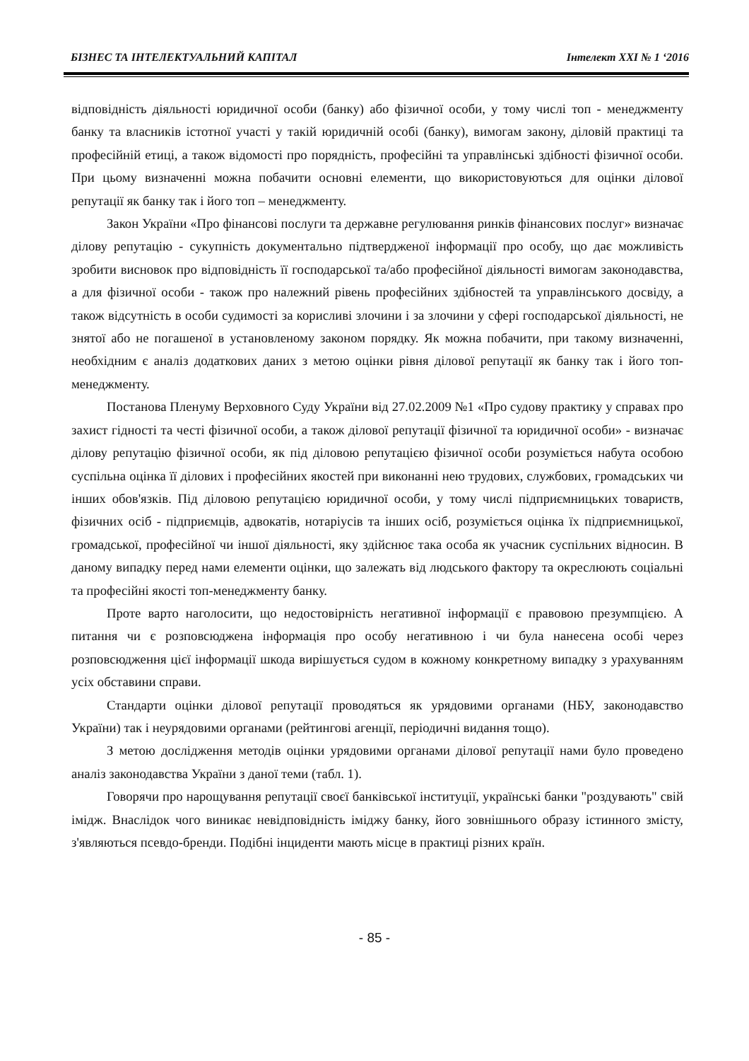БІЗНЕС ТА ІНТЕЛЕКТУАЛЬНИЙ КАПІТАЛ Інтелект XXI № 1 ‘2016
відповідність діяльності юридичної особи (банку) або фізичної особи, у тому числі топ - менеджменту банку та власників істотної участі у такій юридичній особі (банку), вимогам закону, діловій практиці та професійній етиці, а також відомості про порядність, професійні та управлінські здібності фізичної особи. При цьому визначенні можна побачити основні елементи, що використовуються для оцінки ділової репутації як банку так і його топ – менеджменту.
Закон України «Про фінансові послуги та державне регулювання ринків фінансових послуг» визначає ділову репутацію - сукупність документально підтвердженої інформації про особу, що дає можливість зробити висновок про відповідність її господарської та/або професійної діяльності вимогам законодавства, а для фізичної особи - також про належний рівень професійних здібностей та управлінського досвіду, а також відсутність в особи судимості за корисливі злочини і за злочини у сфері господарської діяльності, не знятої або не погашеної в установленому законом порядку. Як можна побачити, при такому визначенні, необхідним є аналіз додаткових даних з метою оцінки рівня ділової репутації як банку так і його топ-менеджменту.
Постанова Пленуму Верховного Суду України від 27.02.2009 №1 «Про судову практику у справах про захист гідності та честі фізичної особи, а також ділової репутації фізичної та юридичної особи» - визначає ділову репутацію фізичної особи, як під діловою репутацією фізичної особи розуміється набута особою суспільна оцінка її ділових і професійних якостей при виконанні нею трудових, службових, громадських чи інших обов'язків. Під діловою репутацією юридичної особи, у тому числі підприємницьких товариств, фізичних осіб - підприємців, адвокатів, нотаріусів та інших осіб, розуміється оцінка їх підприємницької, громадської, професійної чи іншої діяльності, яку здійснює така особа як учасник суспільних відносин. В даному випадку перед нами елементи оцінки, що залежать від людського фактору та окреслюють соціальні та професійні якості топ-менеджменту банку.
Проте варто наголосити, що недостовірність негативної інформації є правовою презумпцією. А питання чи є розповсюджена інформація про особу негативною і чи була нанесена особі через розповсюдження цієї інформації шкода вирішується судом в кожному конкретному випадку з урахуванням усіх обставини справи.
Стандарти оцінки ділової репутації проводяться як урядовими органами (НБУ, законодавство України) так і неурядовими органами (рейтингові агенції, періодичні видання тощо).
З метою дослідження методів оцінки урядовими органами ділової репутації нами було проведено аналіз законодавства України з даної теми (табл. 1).
Говорячи про нарощування репутації своєї банківської інституції, українські банки "роздувають" свій імідж. Внаслідок чого виникає невідповідність іміджу банку, його зовнішнього образу істинного змісту, з'являються псевдо-бренди. Подібні інциденти мають місце в практиці різних країн.
- 85 -